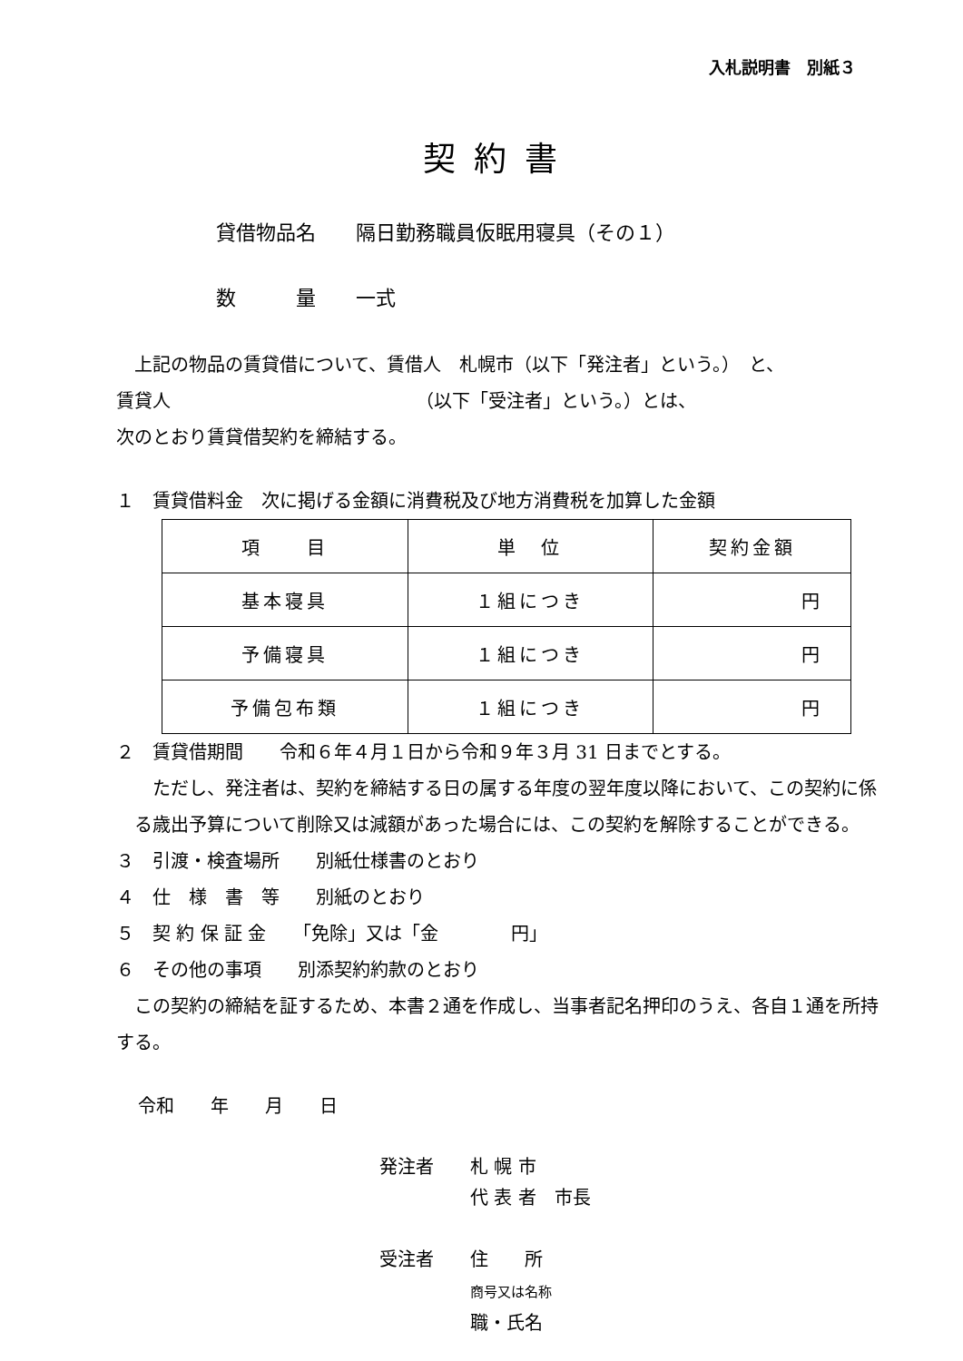入札説明書　別紙３
契約書
貸借物品名　　隔日勤務職員仮眠用寝具（その１）
数　　　量　　一式
　上記の物品の賃貸借について、賃借人　札幌市（以下「発注者」という。）　と、
賃貸人　　　　　　　　　　　　　　（以下「受注者」という。）とは、
次のとおり賃貸借契約を締結する。
１　賃貸借料金　次に掲げる金額に消費税及び地方消費税を加算した金額
| 項 目 | 単 位 | 契約金額 |
| 基本寝具 | １組につき | 円 |
| 予備寝具 | １組につき | 円 |
| 予備包布類 | １組につき | 円 |
２　賃貸借期間　　令和６年４月１日から令和９年３月 31 日までとする。
　ただし、発注者は、契約を締結する日の属する年度の翌年度以降において、この契約に係る歳出予算について削除又は減額があった場合には、この契約を解除することができる。
３　引渡・検査場所　　別紙仕様書のとおり
４　仕　様　書　等　　別紙のとおり
５　契 約 保 証 金　　「免除」又は「金　　　　円」
６　その他の事項　　別添契約約款のとおり
　この契約の締結を証するため、本書２通を作成し、当事者記名押印のうえ、各自１通を所持する。
令和　　年　　月　　日
発注者　　札 幌 市
　　　　　代 表 者　市長
受注者　　住　　所
　　　　　商号又は名称
　　　　　職・氏名